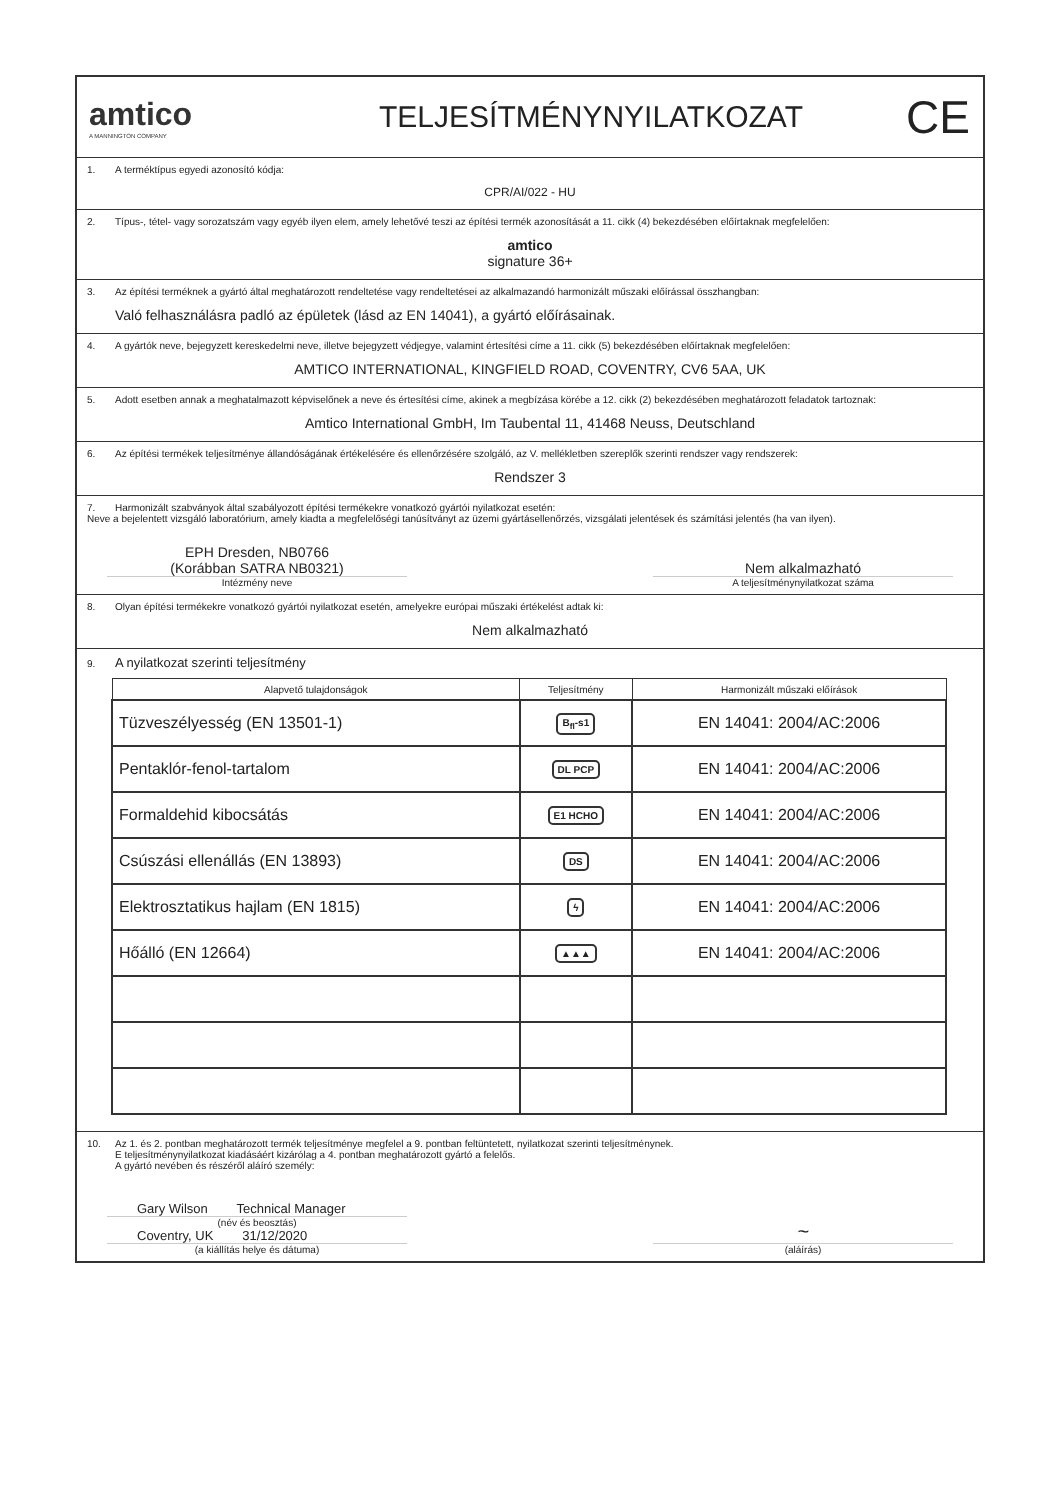amtico
A MANNINGTON COMPANY
TELJESÍTMÉNYNYILATKOZAT
CE
1. A terméktípus egyedi azonosító kódja:
CPR/AI/022 - HU
2. Típus-, tétel- vagy sorozatszám vagy egyéb ilyen elem, amely lehetővé teszi az építési termék azonosítását a 11. cikk (4) bekezdésében előírtaknak megfelelően:
amtico
signature 36+
3. Az építési terméknek a gyártó által meghatározott rendeltetése vagy rendeltetései az alkalmazandó harmonizált műszaki előírással összhangban:
Való felhasználásra padló az épületek (lásd az EN 14041), a gyártó előírásainak.
4. A gyártók neve, bejegyzett kereskedelmi neve, illetve bejegyzett védjegye, valamint értesítési címe a 11. cikk (5) bekezdésében előírtaknak megfelelően:
AMTICO INTERNATIONAL, KINGFIELD ROAD, COVENTRY, CV6 5AA, UK
5. Adott esetben annak a meghatalmazott képviselőnek a neve és értesítési címe, akinek a megbízása körébe a 12. cikk (2) bekezdésében meghatározott feladatok tartoznak:
Amtico International GmbH, Im Taubental 11, 41468 Neuss, Deutschland
6. Az építési termékek teljesítménye állandóságának értékelésére és ellenőrzésére szolgáló, az V. mellékletben szereplők szerinti rendszer vagy rendszerek:
Rendszer 3
7. Harmonizált szabványok által szabályozott építési termékekre vonatkozó gyártói nyilatkozat esetén:
Neve a bejelentett vizsgáló laboratórium, amely kiadta a megfelelőségi tanúsítványt az üzemi gyártásellenőrzés, vizsgálati jelentések és számítási jelentés (ha van ilyen).
EPH Dresden, NB0766
(Korábban SATRA NB0321)
Intézmény neve
Nem alkalmazható
A teljesítménynyilatkozat száma
8. Olyan építési termékekre vonatkozó gyártói nyilatkozat esetén, amelyekre európai műszaki értékelést adtak ki:
Nem alkalmazható
9. A nyilatkozat szerinti teljesítmény
| Alapvető tulajdonságok | Teljesítmény | Harmonizált műszaki előírások |
| --- | --- | --- |
| Tüzveszélyesség (EN 13501-1) | B<sub>fl</sub>-s1 | EN 14041: 2004/AC:2006 |
| Pentaklór-fenol-tartalom | DL PCP | EN 14041: 2004/AC:2006 |
| Formaldehid kibocsátás | E1 HCHO | EN 14041: 2004/AC:2006 |
| Csúszási ellenállás (EN 13893) | DS | EN 14041: 2004/AC:2006 |
| Elektrosztatikus hajlam (EN 1815) | ϟ | EN 14041: 2004/AC:2006 |
| Hőálló (EN 12664) | ▲▲▲ | EN 14041: 2004/AC:2006 |
10. Az 1. és 2. pontban meghatározott termék teljesítménye megfelel a 9. pontban feltüntetett, nyilatkozat szerinti teljesítménynek.
E teljesítménynyilatkozat kiadásáért kizárólag a 4. pontban meghatározott gyártó a felelős.
A gyártó nevében és részéről aláíró személy:
Gary Wilson Technical Manager
(név és beosztás)
Coventry, UK 31/12/2020
(a kiállítás helye és dátuma)
~
(aláírás)